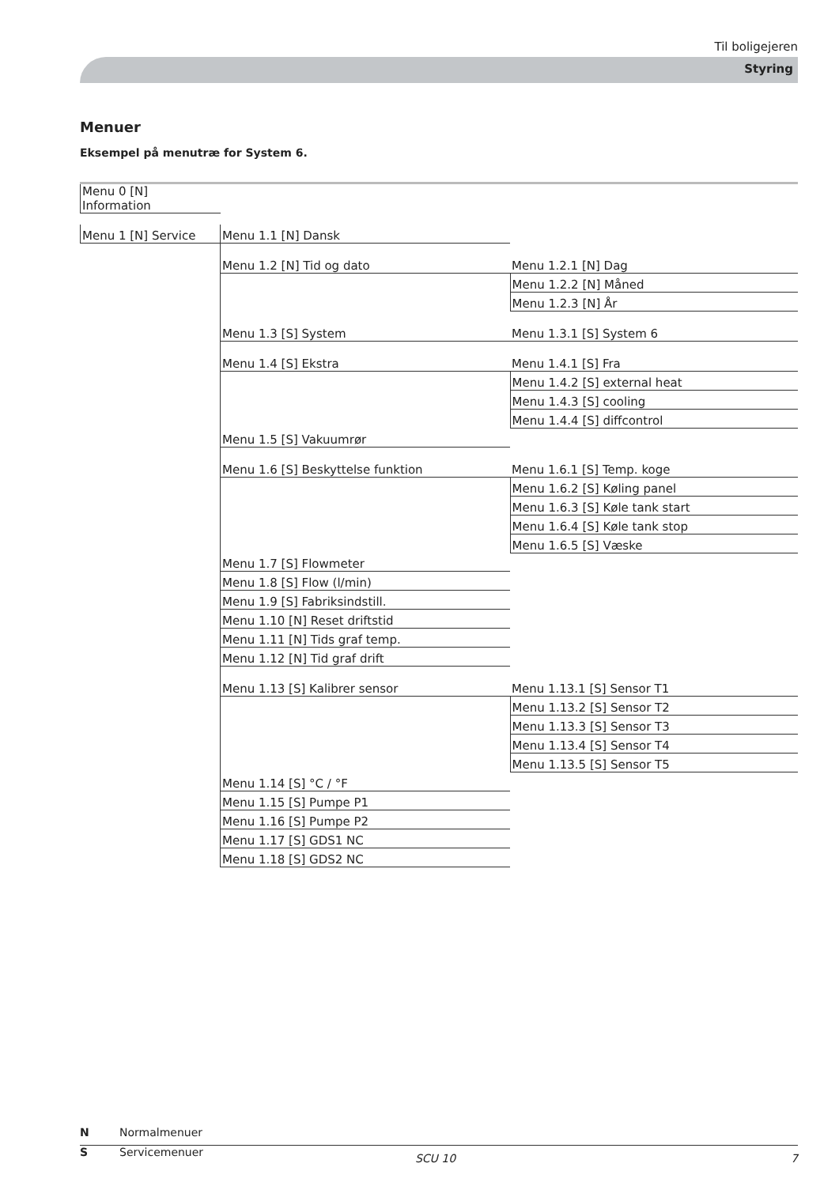Til boligejeren
Styring
Menuer
Eksempel på menutræ for System 6.
| Menu 0 [N] Information | | |
| Menu 1 [N] Service | Menu 1.1 [N] Dansk | |
| | Menu 1.2 [N] Tid og dato | Menu 1.2.1 [N] Dag |
| | | Menu 1.2.2 [N] Måned |
| | | Menu 1.2.3 [N] År |
| | Menu 1.3 [S] System | Menu 1.3.1 [S] System 6 |
| | Menu 1.4 [S] Ekstra | Menu 1.4.1 [S] Fra |
| | | Menu 1.4.2 [S] external heat |
| | | Menu 1.4.3 [S] cooling |
| | | Menu 1.4.4 [S] diffcontrol |
| | Menu 1.5 [S] Vakuumrør | |
| | Menu 1.6 [S] Beskyttelse funktion | Menu 1.6.1 [S] Temp. koge |
| | | Menu 1.6.2 [S] Køling panel |
| | | Menu 1.6.3 [S] Køle tank start |
| | | Menu 1.6.4 [S] Køle tank stop |
| | | Menu 1.6.5 [S] Væske |
| | Menu 1.7 [S] Flowmeter | |
| | Menu 1.8 [S] Flow (l/min) | |
| | Menu 1.9 [S] Fabriksindstill. | |
| | Menu 1.10 [N] Reset driftstid | |
| | Menu 1.11 [N] Tids graf temp. | |
| | Menu 1.12 [N] Tid graf drift | |
| | Menu 1.13 [S] Kalibrer sensor | Menu 1.13.1 [S] Sensor T1 |
| | | Menu 1.13.2 [S] Sensor T2 |
| | | Menu 1.13.3 [S] Sensor T3 |
| | | Menu 1.13.4 [S] Sensor T4 |
| | | Menu 1.13.5 [S] Sensor T5 |
| | Menu 1.14 [S] °C / °F | |
| | Menu 1.15 [S] Pumpe P1 | |
| | Menu 1.16 [S] Pumpe P2 | |
| | Menu 1.17 [S] GDS1 NC | |
| | Menu 1.18 [S] GDS2 NC | |
N Normalmenuer
S Servicemenuer
SCU 10 7